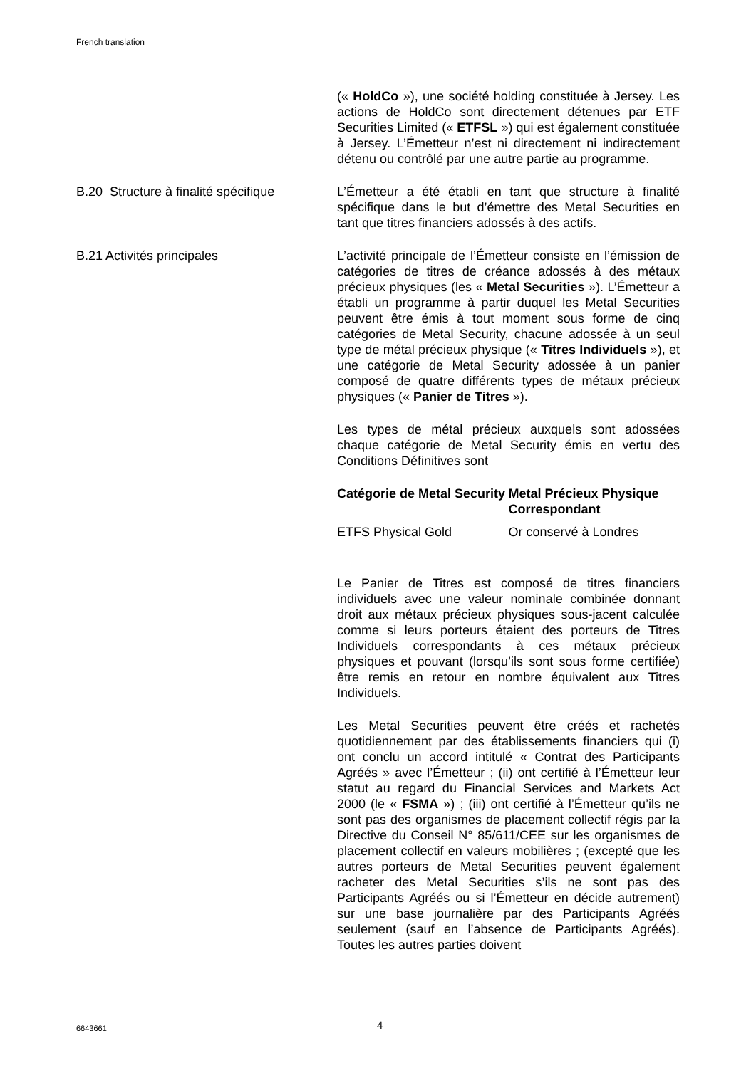French translation
(« HoldCo »), une société holding constituée à Jersey. Les actions de HoldCo sont directement détenues par ETF Securities Limited (« ETFSL ») qui est également constituée à Jersey. L’Émetteur n’est ni directement ni indirectement détenu ou contrôlé par une autre partie au programme.
B.20 Structure à finalité spécifique
L’Émetteur a été établi en tant que structure à finalité spécifique dans le but d’émettre des Metal Securities en tant que titres financiers adossés à des actifs.
B.21 Activités principales L’activité principale de l’Émetteur consiste en l’émission de catégories de titres de créance adossés à des métaux précieux physiques (les « Metal Securities »). L’Émetteur a établi un programme à partir duquel les Metal Securities peuvent être émis à tout moment sous forme de cinq catégories de Metal Security, chacune adossée à un seul type de métal précieux physique (« Titres Individuels »), et une catégorie de Metal Security adossée à un panier composé de quatre différents types de métaux précieux physiques (« Panier de Titres »).
Les types de métal précieux auxquels sont adossées chaque catégorie de Metal Security émis en vertu des Conditions Définitives sont
| Catégorie de Metal Security | Metal Précieux Physique Correspondant |
| --- | --- |
| ETFS Physical Gold | Or conservé à Londres |
Le Panier de Titres est composé de titres financiers individuels avec une valeur nominale combinée donnant droit aux métaux précieux physiques sous-jacent calculée comme si leurs porteurs étaient des porteurs de Titres Individuels correspondants à ces métaux précieux physiques et pouvant (lorsqu’ils sont sous forme certifiée) être remis en retour en nombre équivalent aux Titres Individuels.
Les Metal Securities peuvent être créés et rachetés quotidiennement par des établissements financiers qui (i) ont conclu un accord intitulé « Contrat des Participants Agréés » avec l’Émetteur ; (ii) ont certifié à l’Émetteur leur statut au regard du Financial Services and Markets Act 2000 (le « FSMA ») ; (iii) ont certifié à l’Émetteur qu’ils ne sont pas des organismes de placement collectif régis par la Directive du Conseil N° 85/611/CEE sur les organismes de placement collectif en valeurs mobilières ; (excepté que les autres porteurs de Metal Securities peuvent également racheter des Metal Securities s’ils ne sont pas des Participants Agréés ou si l’Émetteur en décide autrement) sur une base journalière par des Participants Agréés seulement (sauf en l’absence de Participants Agréés). Toutes les autres parties doivent
6643661 4